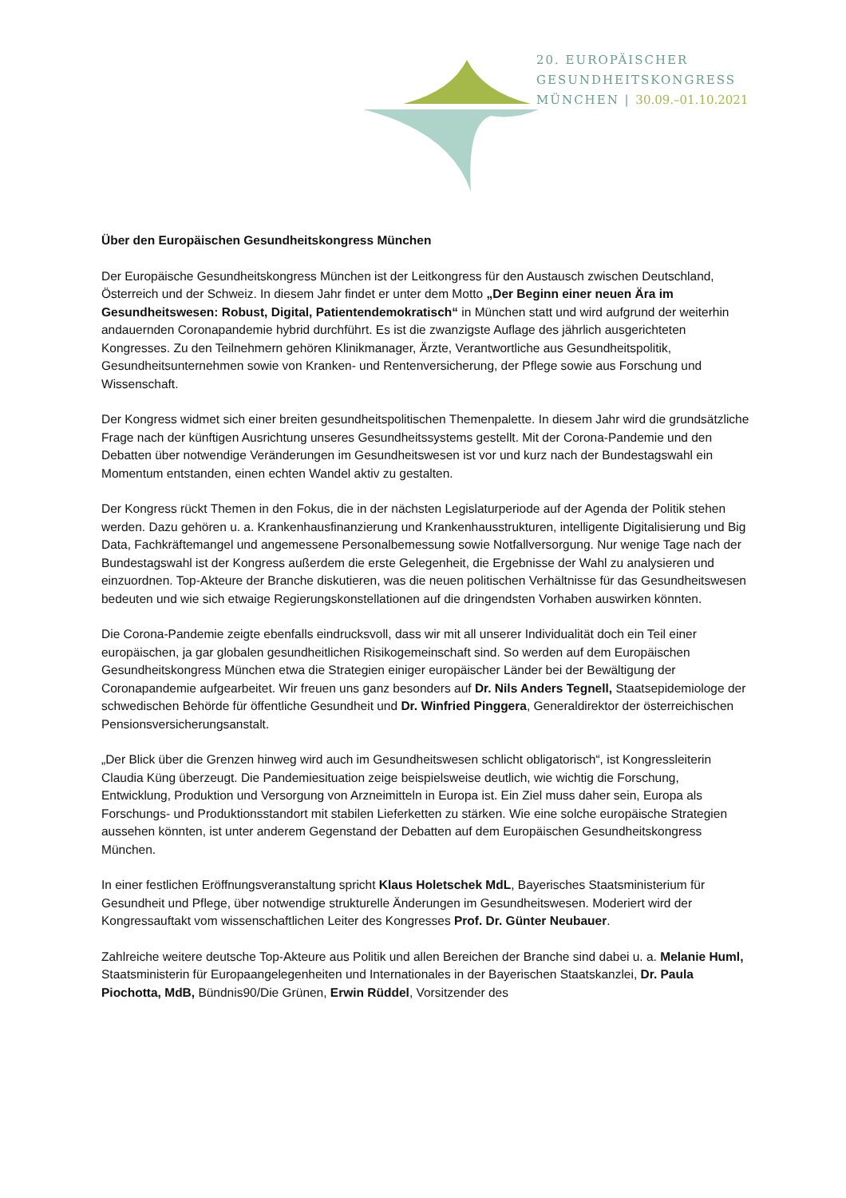20. EUROPÄISCHER
GESUNDHEITSKONGRESS
MÜNCHEN | 30.09.–01.10.2021
Über den Europäischen Gesundheitskongress München
Der Europäische Gesundheitskongress München ist der Leitkongress für den Austausch zwischen Deutschland, Österreich und der Schweiz. In diesem Jahr findet er unter dem Motto „Der Beginn einer neuen Ära im Gesundheitswesen: Robust, Digital, Patientendemokratisch“ in München statt und wird aufgrund der weiterhin andauernden Coronapandemie hybrid durchführt. Es ist die zwanzigste Auflage des jährlich ausgerichteten Kongresses. Zu den Teilnehmern gehören Klinikmanager, Ärzte, Verantwortliche aus Gesundheitspolitik, Gesundheitsunternehmen sowie von Kranken- und Rentenversicherung, der Pflege sowie aus Forschung und Wissenschaft.
Der Kongress widmet sich einer breiten gesundheitspolitischen Themenpalette. In diesem Jahr wird die grundsätzliche Frage nach der künftigen Ausrichtung unseres Gesundheitssystems gestellt. Mit der Corona-Pandemie und den Debatten über notwendige Veränderungen im Gesundheitswesen ist vor und kurz nach der Bundestagswahl ein Momentum entstanden, einen echten Wandel aktiv zu gestalten.
Der Kongress rückt Themen in den Fokus, die in der nächsten Legislaturperiode auf der Agenda der Politik stehen werden. Dazu gehören u. a. Krankenhausfinanzierung und Krankenhausstrukturen, intelligente Digitalisierung und Big Data, Fachkräftemangel und angemessene Personalbemessung sowie Notfallversorgung. Nur wenige Tage nach der Bundestagswahl ist der Kongress außerdem die erste Gelegenheit, die Ergebnisse der Wahl zu analysieren und einzuordnen. Top-Akteure der Branche diskutieren, was die neuen politischen Verhältnisse für das Gesundheitswesen bedeuten und wie sich etwaige Regierungskonstellationen auf die dringendsten Vorhaben auswirken könnten.
Die Corona-Pandemie zeigte ebenfalls eindrucksvoll, dass wir mit all unserer Individualität doch ein Teil einer europäischen, ja gar globalen gesundheitlichen Risikogemeinschaft sind. So werden auf dem Europäischen Gesundheitskongress München etwa die Strategien einiger europäischer Länder bei der Bewältigung der Coronapandemie aufgearbeitet. Wir freuen uns ganz besonders auf Dr. Nils Anders Tegnell, Staatsepidemiologe der schwedischen Behörde für öffentliche Gesundheit und Dr. Winfried Pinggera, Generaldirektor der österreichischen Pensionsversicherungsanstalt.
„Der Blick über die Grenzen hinweg wird auch im Gesundheitswesen schlicht obligatorisch“, ist Kongressleiterin Claudia Küng überzeugt. Die Pandemiesituation zeige beispielsweise deutlich, wie wichtig die Forschung, Entwicklung, Produktion und Versorgung von Arzneimitteln in Europa ist. Ein Ziel muss daher sein, Europa als Forschungs- und Produktionsstandort mit stabilen Lieferketten zu stärken. Wie eine solche europäische Strategien aussehen könnten, ist unter anderem Gegenstand der Debatten auf dem Europäischen Gesundheitskongress München.
In einer festlichen Eröffnungsveranstaltung spricht Klaus Holetschek MdL, Bayerisches Staatsministerium für Gesundheit und Pflege, über notwendige strukturelle Änderungen im Gesundheitswesen. Moderiert wird der Kongressauftakt vom wissenschaftlichen Leiter des Kongresses Prof. Dr. Günter Neubauer.
Zahlreiche weitere deutsche Top-Akteure aus Politik und allen Bereichen der Branche sind dabei u. a. Melanie Huml, Staatsministerin für Europaangelegenheiten und Internationales in der Bayerischen Staatskanzlei, Dr. Paula Piochotta, MdB, Bündnis90/Die Grünen, Erwin Rüddel, Vorsitzender des